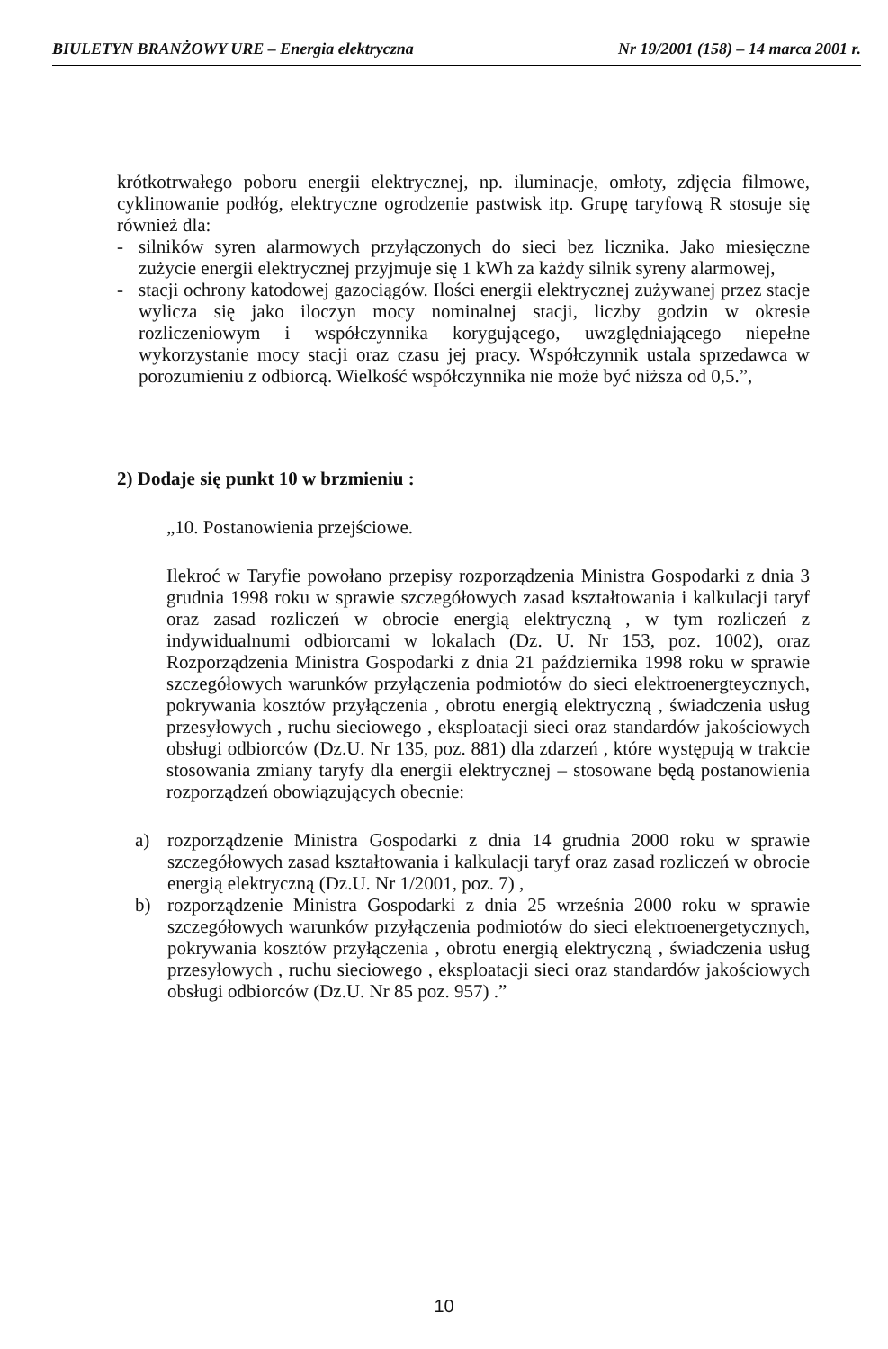BIULETYN BRANŻOWY URE – Energia elektryczna Nr 19/2001 (158) – 14 marca 2001 r.
krótkotrwałego poboru energii elektrycznej, np. iluminacje, omłoty, zdjęcia filmowe, cyklinowanie podłóg, elektryczne ogrodzenie pastwisk itp. Grupę taryfową R stosuje się również dla:
- silników syren alarmowych przyłączonych do sieci bez licznika. Jako miesięczne zużycie energii elektrycznej przyjmuje się 1 kWh za każdy silnik syreny alarmowej,
- stacji ochrony katodowej gazociągów. Ilości energii elektrycznej zużywanej przez stacje wylicza się jako iloczyn mocy nominalnej stacji, liczby godzin w okresie rozliczeniowym i współczynnika korygującego, uwzględniającego niepełne wykorzystanie mocy stacji oraz czasu jej pracy. Współczynnik ustala sprzedawca w porozumieniu z odbiorcą. Wielkość współczynnika nie może być niższa od 0,5.”,
2) Dodaje się punkt 10 w brzmieniu :
„10. Postanowienia przejściowe.
Ilekroć w Taryfie powołano przepisy rozporządzenia Ministra Gospodarki z dnia 3 grudnia 1998 roku w sprawie szczegółowych zasad kształtowania i kalkulacji taryf oraz zasad rozliczeń w obrocie energią elektryczną , w tym rozliczeń z indywidualnumi odbiorcami w lokalach (Dz. U. Nr 153, poz. 1002), oraz Rozporządzenia Ministra Gospodarki z dnia 21 października 1998 roku w sprawie szczegółowych warunków przyłączenia podmiotów do sieci elektroenergteycznych, pokrywania kosztów przyłączenia , obrotu energią elektryczną , świadczenia usług przesyłowych , ruchu sieciowego , eksploatacji sieci oraz standardów jakościowych obsługi odbiorców (Dz.U. Nr 135, poz. 881) dla zdarzeń , które występują w trakcie stosowania zmiany taryfy dla energii elektrycznej – stosowane będą postanowienia rozporządzeń obowiązujących obecnie:
a) rozporządzenie Ministra Gospodarki z dnia 14 grudnia 2000 roku w sprawie szczegółowych zasad kształtowania i kalkulacji taryf oraz zasad rozliczeń w obrocie energią elektryczną (Dz.U. Nr 1/2001, poz. 7) ,
b) rozporządzenie Ministra Gospodarki z dnia 25 września 2000 roku w sprawie szczegółowych warunków przyłączenia podmiotów do sieci elektroenergetycznych, pokrywania kosztów przyłączenia , obrotu energią elektryczną , świadczenia usług przesyłowych , ruchu sieciowego , eksploatacji sieci oraz standardów jakościowych obsługi odbiorców (Dz.U. Nr 85 poz. 957) .”
10